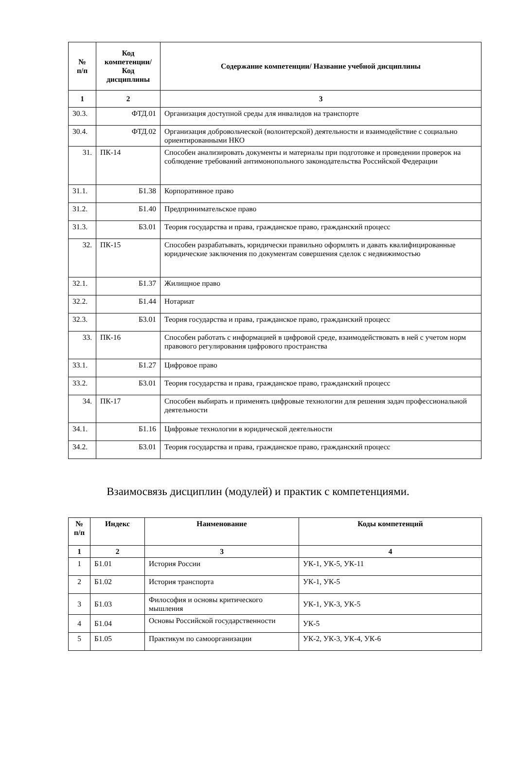| № п/п | Код компетенции/ Код дисциплины | Содержание компетенции/ Название учебной дисциплины |
| --- | --- | --- |
| 1 | 2 | 3 |
| 30.3. | ФТД.01 | Организация доступной среды для инвалидов на транспорте |
| 30.4. | ФТД.02 | Организация добровольческой (волонтерской) деятельности и взаимодействие с социально ориентированными НКО |
| 31. | ПК-14 | Способен анализировать документы и материалы при подготовке и проведении проверок на соблюдение требований антимонопольного законодательства Российской Федерации |
| 31.1. | Б1.38 | Корпоративное право |
| 31.2. | Б1.40 | Предпринимательское право |
| 31.3. | Б3.01 | Теория государства и права, гражданское право, гражданский процесс |
| 32. | ПК-15 | Способен разрабатывать, юридически правильно оформлять и давать квалифицированные юридические заключения по документам совершения сделок с недвижимостью |
| 32.1. | Б1.37 | Жилищное право |
| 32.2. | Б1.44 | Нотариат |
| 32.3. | Б3.01 | Теория государства и права, гражданское право, гражданский процесс |
| 33. | ПК-16 | Способен работать с информацией в цифровой среде, взаимодействовать в ней с учетом норм правового регулирования цифрового пространства |
| 33.1. | Б1.27 | Цифровое право |
| 33.2. | Б3.01 | Теория государства и права, гражданское право, гражданский процесс |
| 34. | ПК-17 | Способен выбирать и применять цифровые технологии для решения задач профессиональной деятельности |
| 34.1. | Б1.16 | Цифровые технологии в юридической деятельности |
| 34.2. | Б3.01 | Теория государства и права, гражданское право, гражданский процесс |
Взаимосвязь дисциплин (модулей) и практик с компетенциями.
| № п/п | Индекс | Наименование | Коды компетенций |
| --- | --- | --- | --- |
| 1 | 2 | 3 | 4 |
| 1 | Б1.01 | История России | УК-1, УК-5, УК-11 |
| 2 | Б1.02 | История транспорта | УК-1, УК-5 |
| 3 | Б1.03 | Философия и основы критического мышления | УК-1, УК-3, УК-5 |
| 4 | Б1.04 | Основы Российской государственности | УК-5 |
| 5 | Б1.05 | Практикум по самоорганизации | УК-2, УК-3, УК-4, УК-6 |